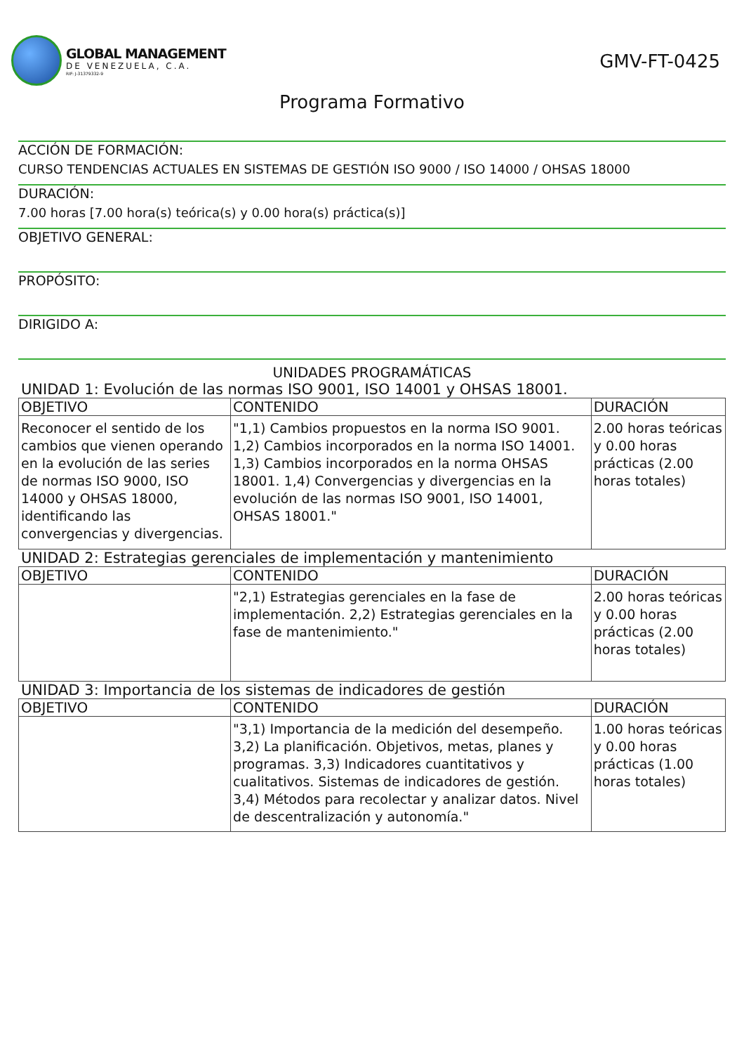GLOBAL MANAGEMENT
DE VENEZUELA, C.A.
RIF: J-31379332-9
GMV-FT-0425
Programa Formativo
ACCIÓN DE FORMACIÓN:
CURSO TENDENCIAS ACTUALES EN SISTEMAS DE GESTIÓN ISO 9000 / ISO 14000 / OHSAS 18000
DURACIÓN:
7.00 horas [7.00 hora(s) teórica(s) y 0.00 hora(s) práctica(s)]
OBJETIVO GENERAL:
PROPÓSITO:
DIRIGIDO A:
UNIDADES PROGRAMÁTICAS
UNIDAD 1: Evolución de las normas ISO 9001, ISO 14001 y OHSAS 18001.
| OBJETIVO | CONTENIDO | DURACIÓN |
| --- | --- | --- |
| Reconocer el sentido de los cambios que vienen operando en la evolución de las series de normas ISO 9000, ISO 14000 y OHSAS 18000, identificando las convergencias y divergencias. | "1,1) Cambios propuestos en la norma ISO 9001. 1,2) Cambios incorporados en la norma ISO 14001. 1,3) Cambios incorporados en la norma OHSAS 18001. 1,4) Convergencias y divergencias en la evolución de las normas ISO 9001, ISO 14001, OHSAS 18001." | 2.00 horas teóricas y 0.00 horas prácticas (2.00 horas totales) |
UNIDAD 2: Estrategias gerenciales de implementación y mantenimiento
| OBJETIVO | CONTENIDO | DURACIÓN |
| --- | --- | --- |
| | "2,1) Estrategias gerenciales en la fase de implementación. 2,2) Estrategias gerenciales en la fase de mantenimiento." | 2.00 horas teóricas y 0.00 horas prácticas (2.00 horas totales) |
UNIDAD 3: Importancia de los sistemas de indicadores de gestión
| OBJETIVO | CONTENIDO | DURACIÓN |
| --- | --- | --- |
| | "3,1) Importancia de la medición del desempeño. 3,2) La planificación. Objetivos, metas, planes y programas. 3,3) Indicadores cuantitativos y cualitativos. Sistemas de indicadores de gestión. 3,4) Métodos para recolectar y analizar datos. Nivel de descentralización y autonomía." | 1.00 horas teóricas y 0.00 horas prácticas (1.00 horas totales) |